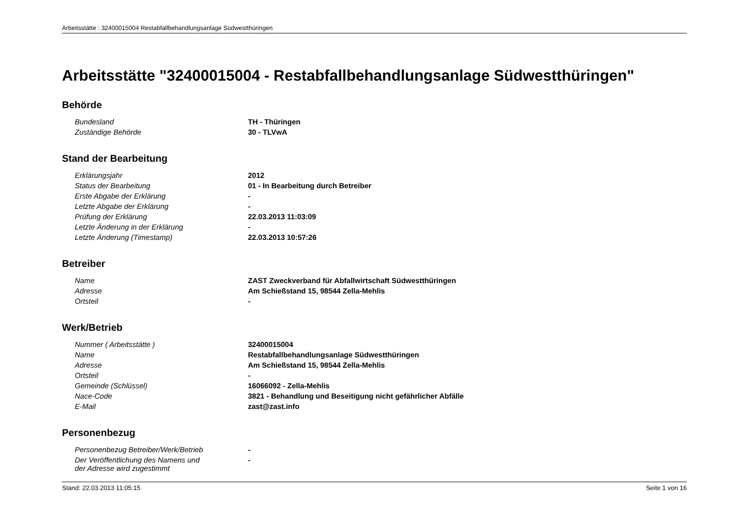Arbeitsstätte : 32400015004 Restabfallbehandlungsanlage Südwestthüringen
Arbeitsstätte "32400015004 - Restabfallbehandlungsanlage Südwestthüringen"
Behörde
| Bundesland | TH - Thüringen |
| Zuständige Behörde | 30 - TLVwA |
Stand der Bearbeitung
| Erklärungsjahr | 2012 |
| Status der Bearbeitung | 01 - In Bearbeitung durch Betreiber |
| Erste Abgabe der Erklärung | - |
| Letzte Abgabe der Erklärung | - |
| Prüfung der Erklärung | 22.03.2013 11:03:09 |
| Letzte Änderung in der Erklärung | - |
| Letzte Änderung (Timestamp) | 22.03.2013 10:57:26 |
Betreiber
| Name | ZAST Zweckverband für Abfallwirtschaft Südwestthüringen |
| Adresse | Am Schießstand 15, 98544 Zella-Mehlis |
| Ortsteil | - |
Werk/Betrieb
| Nummer ( Arbeitsstätte ) | 32400015004 |
| Name | Restabfallbehandlungsanlage Südwestthüringen |
| Adresse | Am Schießstand 15, 98544 Zella-Mehlis |
| Ortsteil | - |
| Gemeinde (Schlüssel) | 16066092 - Zella-Mehlis |
| Nace-Code | 3821 - Behandlung und Beseitigung nicht gefährlicher Abfälle |
| E-Mail | zast@zast.info |
Personenbezug
| Personenbezug Betreiber/Werk/Betrieb | - |
| Der Veröffentlichung des Namens und der Adresse wird zugestimmt | - |
Stand: 22.03.2013 11:05:15 Seite 1 von 16